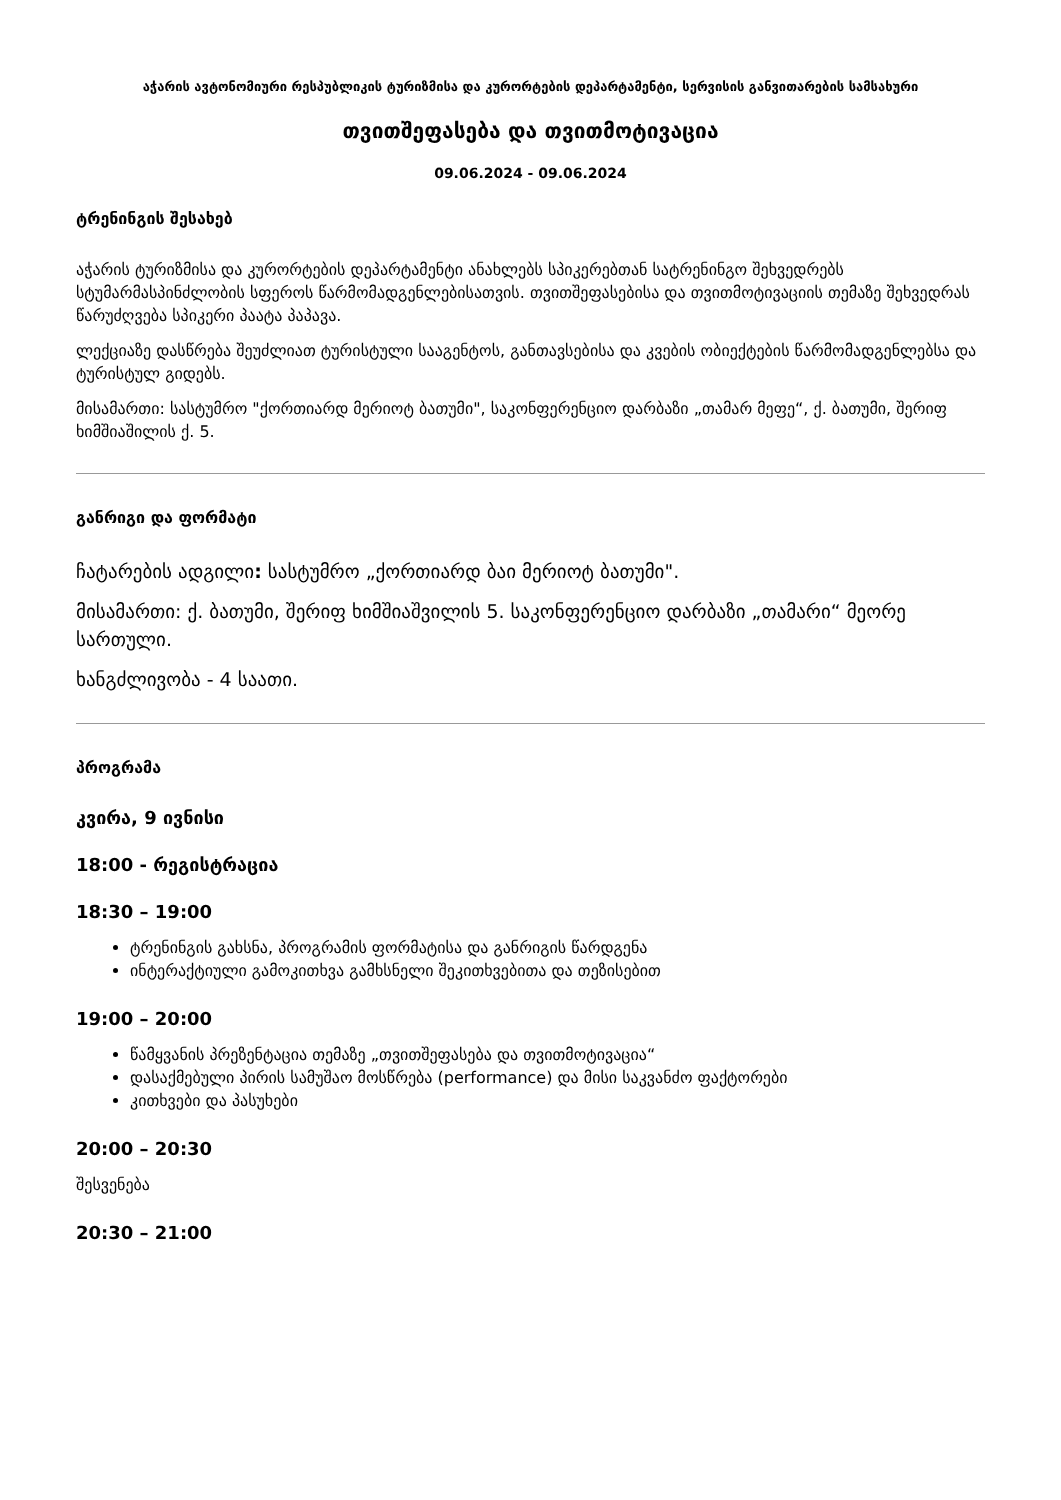აჭარის ავტონომიური რესპუბლიკის ტურიზმისა და კურორტების დეპარტამენტი, სერვისის განვითარების სამსახური
თვითშეფასება და თვითმოტივაცია
09.06.2024 - 09.06.2024
ტრენინგის შესახებ
აჭარის ტურიზმისა და კურორტების დეპარტამენტი ანახლებს სპიკერებთან სატრენინგო შეხვედრებს სტუმარმასპინძლობის სფეროს წარმომადგენლებისათვის. თვითშეფასებისა და თვითმოტივაციის თემაზე შეხვედრას წარუძღვება სპიკერი პაატა პაპავა.
ლექციაზე დასწრება შეუძლიათ ტურისტული სააგენტოს, განთავსებისა და კვების ობიექტების წარმომადგენლებსა და ტურისტულ გიდებს.
მისამართი: სასტუმრო "ქორთიარდ მერიოტ ბათუმი", საკონფერენციო დარბაზი „თამარ მეფე“, ქ. ბათუმი, შერიფ ხიმშიაშილის ქ. 5.
განრიგი და ფორმატი
ჩატარების ადგილი: სასტუმრო „ქორთიარდ ბაი მერიოტ ბათუმი".
მისამართი: ქ. ბათუმი, შერიფ ხიმშიაშვილის 5. საკონფერენციო დარბაზი „თამარი“ მეორე სართული.
ხანგძლივობა - 4 საათი.
პროგრამა
კვირა, 9 ივნისი
18:00 - რეგისტრაცია
18:30 – 19:00
ტრენინგის გახსნა, პროგრამის ფორმატისა და განრიგის წარდგენა
ინტერაქტიული გამოკითხვა გამხსნელი შეკითხვებითა და თეზისებით
19:00 – 20:00
წამყვანის პრეზენტაცია თემაზე „თვითშეფასება და თვითმოტივაცია“
დასაქმებული პირის სამუშაო მოსწრება (performance) და მისი საკვანძო ფაქტორები
კითხვები და პასუხები
20:00 – 20:30
შესვენება
20:30 – 21:00